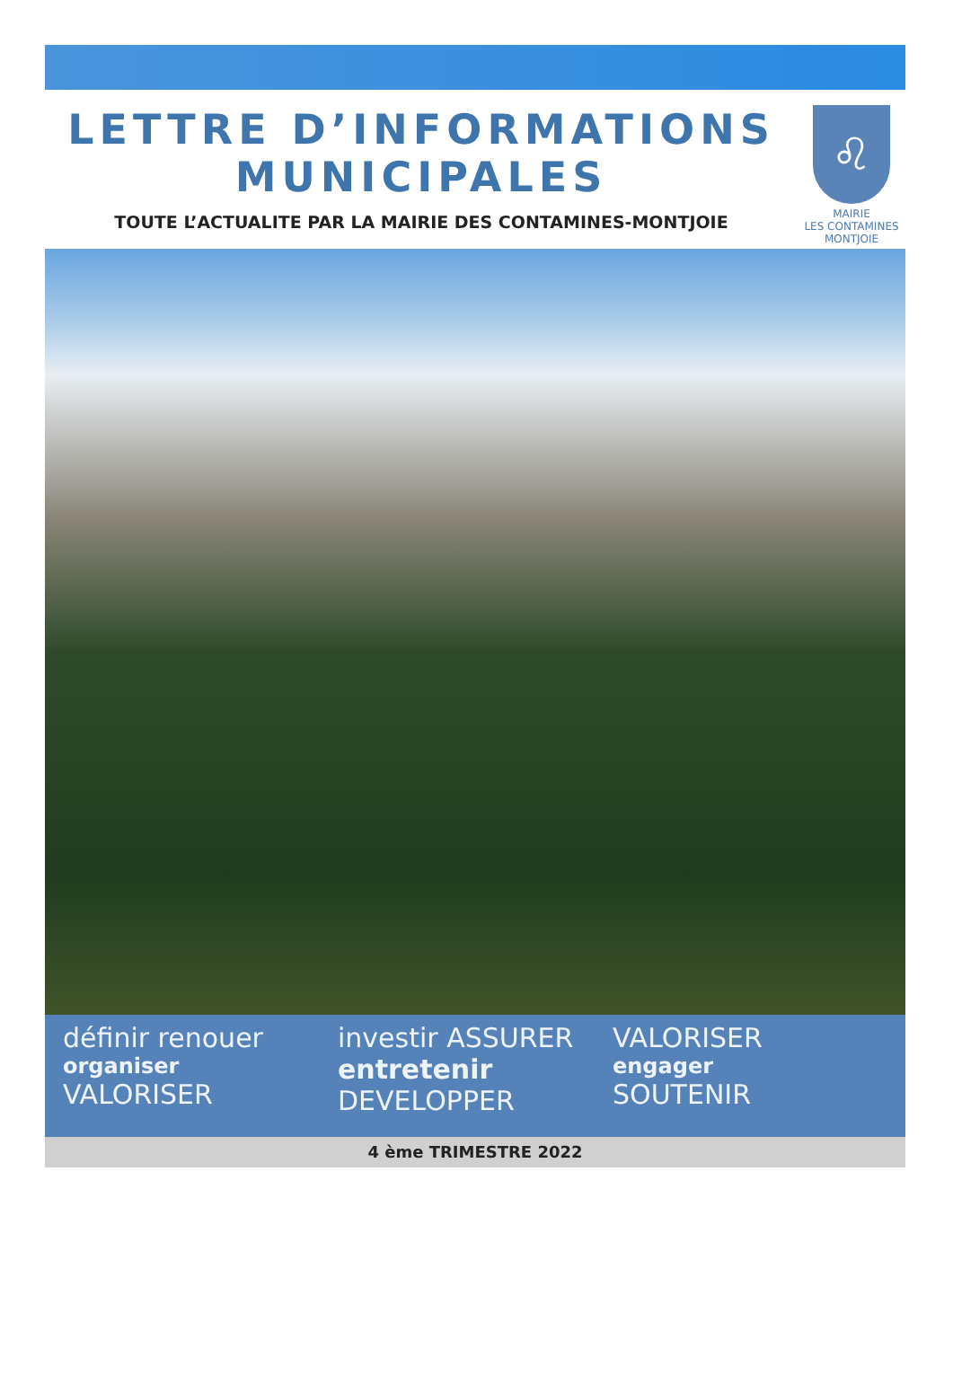LETTRE D’INFORMATIONS
MUNICIPALES
TOUTE L’ACTUALITE PAR LA MAIRIE DES CONTAMINES-MONTJOIE
♌
MAIRIE
LES CONTAMINES
MONTJOIE
définir renouer
organiser
VALORISER
investir ASSURER
entretenir
DEVELOPPER
VALORISER
engager
SOUTENIR
4 ème TRIMESTRE 2022